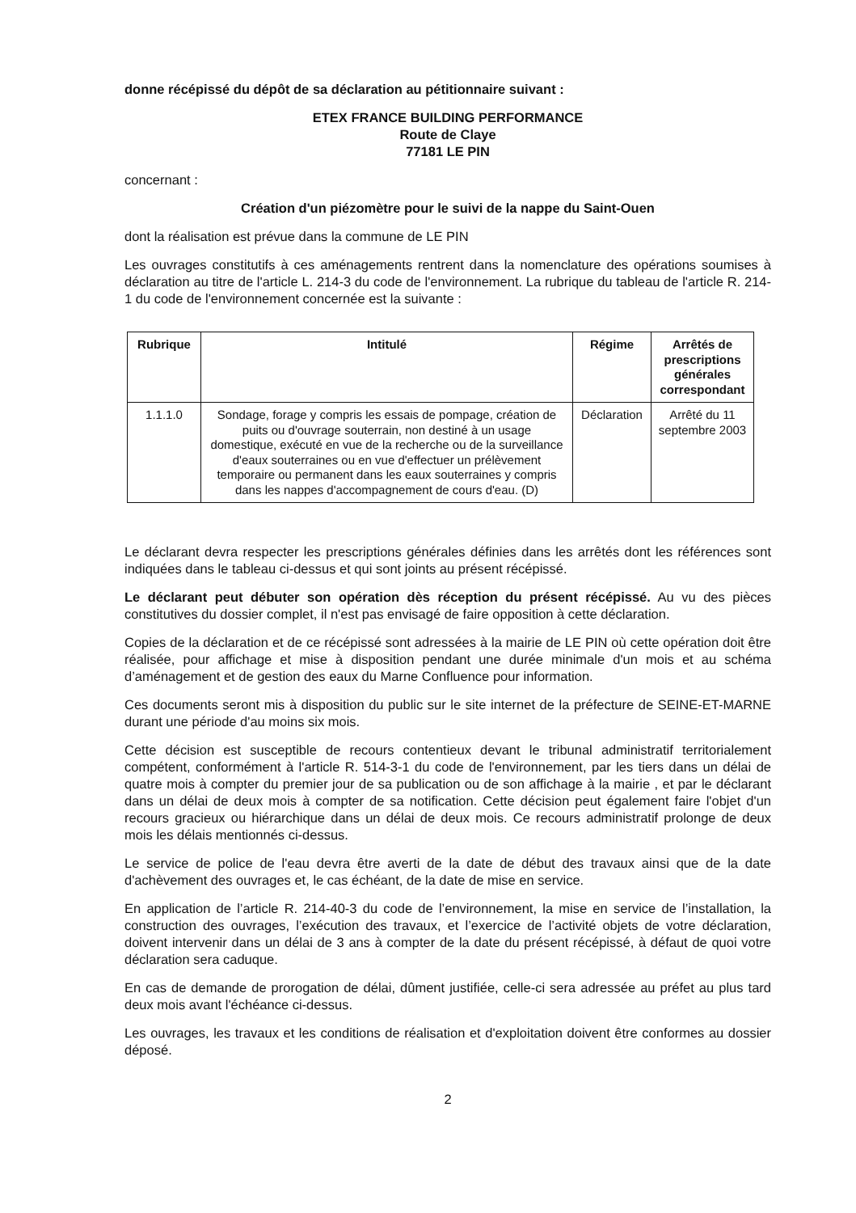donne récépissé du dépôt de sa déclaration au pétitionnaire suivant :
ETEX FRANCE BUILDING PERFORMANCE
Route de Claye
77181 LE PIN
concernant :
Création d'un piézomètre pour le suivi de la nappe du Saint-Ouen
dont la réalisation est prévue dans la commune de LE PIN
Les ouvrages constitutifs à ces aménagements rentrent dans la nomenclature des opérations soumises à déclaration au titre de l'article L. 214-3 du code de l'environnement. La rubrique du tableau de l'article R. 214-1 du code de l'environnement concernée est la suivante :
| Rubrique | Intitulé | Régime | Arrêtés de prescriptions générales correspondant |
| --- | --- | --- | --- |
| 1.1.1.0 | Sondage, forage y compris les essais de pompage, création de puits ou d'ouvrage souterrain, non destiné à un usage domestique, exécuté en vue de la recherche ou de la surveillance d'eaux souterraines ou en vue d'effectuer un prélèvement temporaire ou permanent dans les eaux souterraines y compris dans les nappes d'accompagnement de cours d'eau. (D) | Déclaration | Arrêté du 11 septembre 2003 |
Le déclarant devra respecter les prescriptions générales définies dans les arrêtés dont les références sont indiquées dans le tableau ci-dessus et qui sont joints au présent récépissé.
Le déclarant peut débuter son opération dès réception du présent récépissé. Au vu des pièces constitutives du dossier complet, il n'est pas envisagé de faire opposition à cette déclaration.
Copies de la déclaration et de ce récépissé sont adressées à la mairie de LE PIN où cette opération doit être réalisée, pour affichage et mise à disposition pendant une durée minimale d'un mois et au schéma d’aménagement et de gestion des eaux du Marne Confluence pour information.
Ces documents seront mis à disposition du public sur le site internet de la préfecture de SEINE-ET-MARNE durant une période d'au moins six mois.
Cette décision est susceptible de recours contentieux devant le tribunal administratif territorialement compétent, conformément à l'article R. 514-3-1 du code de l'environnement, par les tiers dans un délai de quatre mois à compter du premier jour de sa publication ou de son affichage à la mairie , et par le déclarant dans un délai de deux mois à compter de sa notification. Cette décision peut également faire l'objet d'un recours gracieux ou hiérarchique dans un délai de deux mois. Ce recours administratif prolonge de deux mois les délais mentionnés ci-dessus.
Le service de police de l'eau devra être averti de la date de début des travaux ainsi que de la date d'achèvement des ouvrages et, le cas échéant, de la date de mise en service.
En application de l’article R. 214-40-3 du code de l’environnement, la mise en service de l’installation, la construction des ouvrages, l’exécution des travaux, et l’exercice de l’activité objets de votre déclaration, doivent intervenir dans un délai de 3 ans à compter de la date du présent récépissé, à défaut de quoi votre déclaration sera caduque.
En cas de demande de prorogation de délai, dûment justifiée, celle-ci sera adressée au préfet au plus tard deux mois avant l'échéance ci-dessus.
Les ouvrages, les travaux et les conditions de réalisation et d'exploitation doivent être conformes au dossier déposé.
2